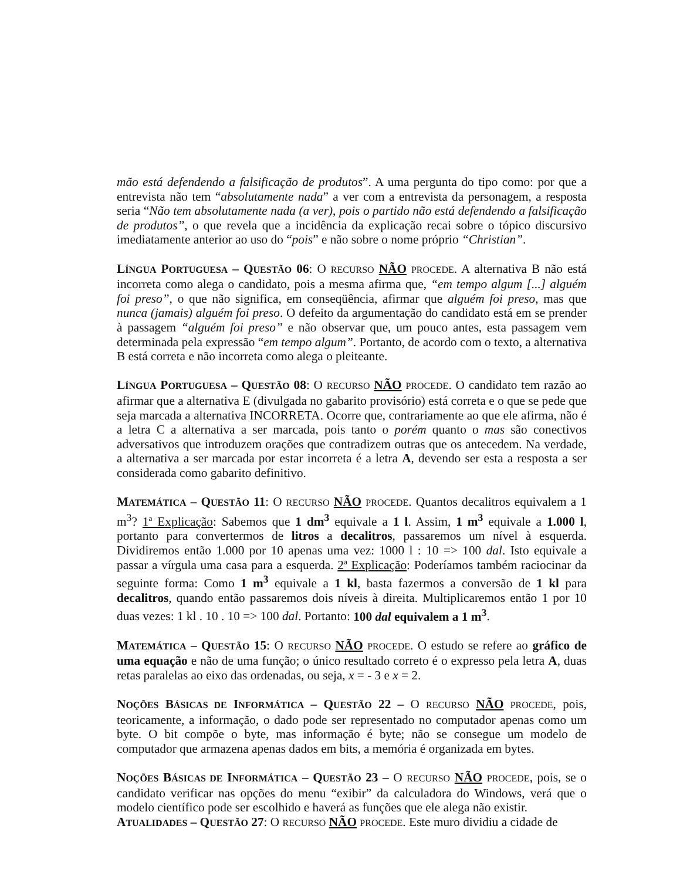mão está defendendo a falsificação de produtos”. A uma pergunta do tipo como: por que a entrevista não tem “absolutamente nada” a ver com a entrevista da personagem, a resposta seria “Não tem absolutamente nada (a ver), pois o partido não está defendendo a falsificação de produtos”, o que revela que a incidência da explicação recai sobre o tópico discursivo imediatamente anterior ao uso do “pois” e não sobre o nome próprio “Christian”.
LÍNGUA PORTUGUESA – QUESTÃO 06: O RECURSO NÃO PROCEDE. A alternativa B não está incorreta como alega o candidato, pois a mesma afirma que, “em tempo algum [...] alguém foi preso”, o que não significa, em conseqüência, afirmar que alguém foi preso, mas que nunca (jamais) alguém foi preso. O defeito da argumentação do candidato está em se prender à passagem “alguém foi preso” e não observar que, um pouco antes, esta passagem vem determinada pela expressão “em tempo algum”. Portanto, de acordo com o texto, a alternativa B está correta e não incorreta como alega o pleiteante.
LÍNGUA PORTUGUESA – QUESTÃO 08: O RECURSO NÃO PROCEDE. O candidato tem razão ao afirmar que a alternativa E (divulgada no gabarito provisório) está correta e o que se pede que seja marcada a alternativa INCORRETA. Ocorre que, contrariamente ao que ele afirma, não é a letra C a alternativa a ser marcada, pois tanto o porém quanto o mas são conectivos adversativos que introduzem orações que contradizem outras que os antecedem. Na verdade, a alternativa a ser marcada por estar incorreta é a letra A, devendo ser esta a resposta a ser considerada como gabarito definitivo.
MATEMÁTICA – QUESTÃO 11: O RECURSO NÃO PROCEDE. Quantos decalitros equivalem a 1 m<sup>3</sup>? 1ª Explicação: Sabemos que 1 dm<sup>3</sup> equivale a 1 l. Assim, 1 m<sup>3</sup> equivale a 1.000 l, portanto para convertermos de litros a decalitros, passaremos um nível à esquerda. Dividiremos então 1.000 por 10 apenas uma vez: 1000 l : 10 => 100 dal. Isto equivale a passar a vírgula uma casa para a esquerda. 2ª Explicação: Poderíamos também raciocinar da seguinte forma: Como 1 m<sup>3</sup> equivale a 1 kl, basta fazermos a conversão de 1 kl para decalitros, quando então passaremos dois níveis à direita. Multiplicaremos então 1 por 10 duas vezes: 1 kl . 10 . 10 => 100 dal. Portanto: 100 dal equivalem a 1 m<sup>3</sup>.
MATEMÁTICA – QUESTÃO 15: O RECURSO NÃO PROCEDE. O estudo se refere ao gráfico de uma equação e não de uma função; o único resultado correto é o expresso pela letra A, duas retas paralelas ao eixo das ordenadas, ou seja, x = - 3 e x = 2.
NOÇÕES BÁSICAS DE INFORMÁTICA – QUESTÃO 22 – O RECURSO NÃO PROCEDE, pois, teoricamente, a informação, o dado pode ser representado no computador apenas como um byte. O bit compõe o byte, mas informação é byte; não se consegue um modelo de computador que armazena apenas dados em bits, a memória é organizada em bytes.
NOÇÕES BÁSICAS DE INFORMÁTICA – QUESTÃO 23 – O RECURSO NÃO PROCEDE, pois, se o candidato verificar nas opções do menu “exibir” da calculadora do Windows, verá que o modelo científico pode ser escolhido e haverá as funções que ele alega não existir.
ATUALIDADES – QUESTÃO 27: O RECURSO NÃO PROCEDE. Este muro dividiu a cidade de